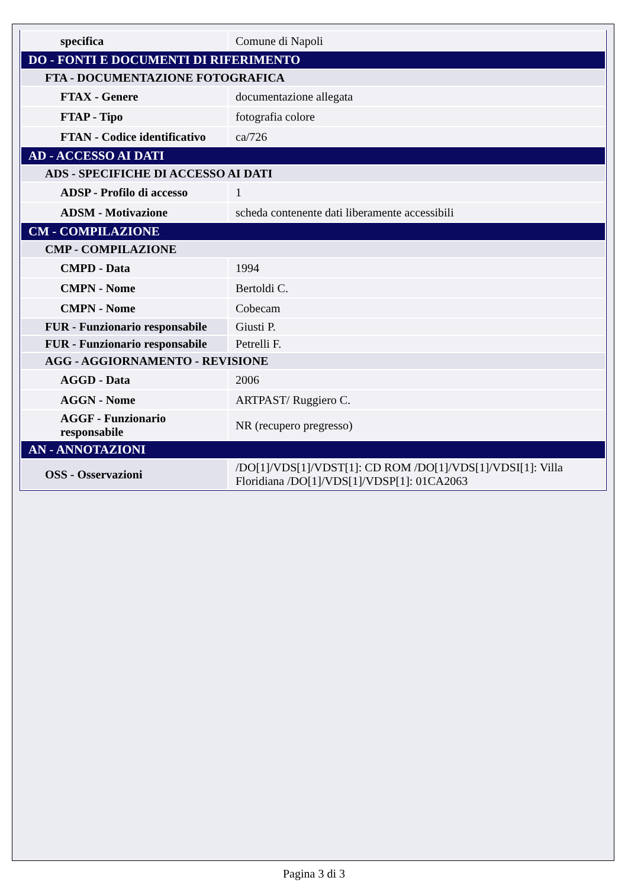| specifica | Comune di Napoli |
| DO - FONTI E DOCUMENTI DI RIFERIMENTO | |
| FTA - DOCUMENTAZIONE FOTOGRAFICA | |
| FTAX - Genere | documentazione allegata |
| FTAP - Tipo | fotografia colore |
| FTAN - Codice identificativo | ca/726 |
| AD - ACCESSO AI DATI | |
| ADS - SPECIFICHE DI ACCESSO AI DATI | |
| ADSP - Profilo di accesso | 1 |
| ADSM - Motivazione | scheda contenente dati liberamente accessibili |
| CM - COMPILAZIONE | |
| CMP - COMPILAZIONE | |
| CMPD - Data | 1994 |
| CMPN - Nome | Bertoldi C. |
| CMPN - Nome | Cobecam |
| FUR - Funzionario responsabile | Giusti P. |
| FUR - Funzionario responsabile | Petrelli F. |
| AGG - AGGIORNAMENTO - REVISIONE | |
| AGGD - Data | 2006 |
| AGGN - Nome | ARTPAST/ Ruggiero C. |
| AGGF - Funzionario responsabile | NR (recupero pregresso) |
| AN - ANNOTAZIONI | |
| OSS - Osservazioni | /DO[1]/VDS[1]/VDST[1]: CD ROM /DO[1]/VDS[1]/VDSI[1]: Villa Floridiana /DO[1]/VDS[1]/VDSP[1]: 01CA2063 |
Pagina 3 di 3